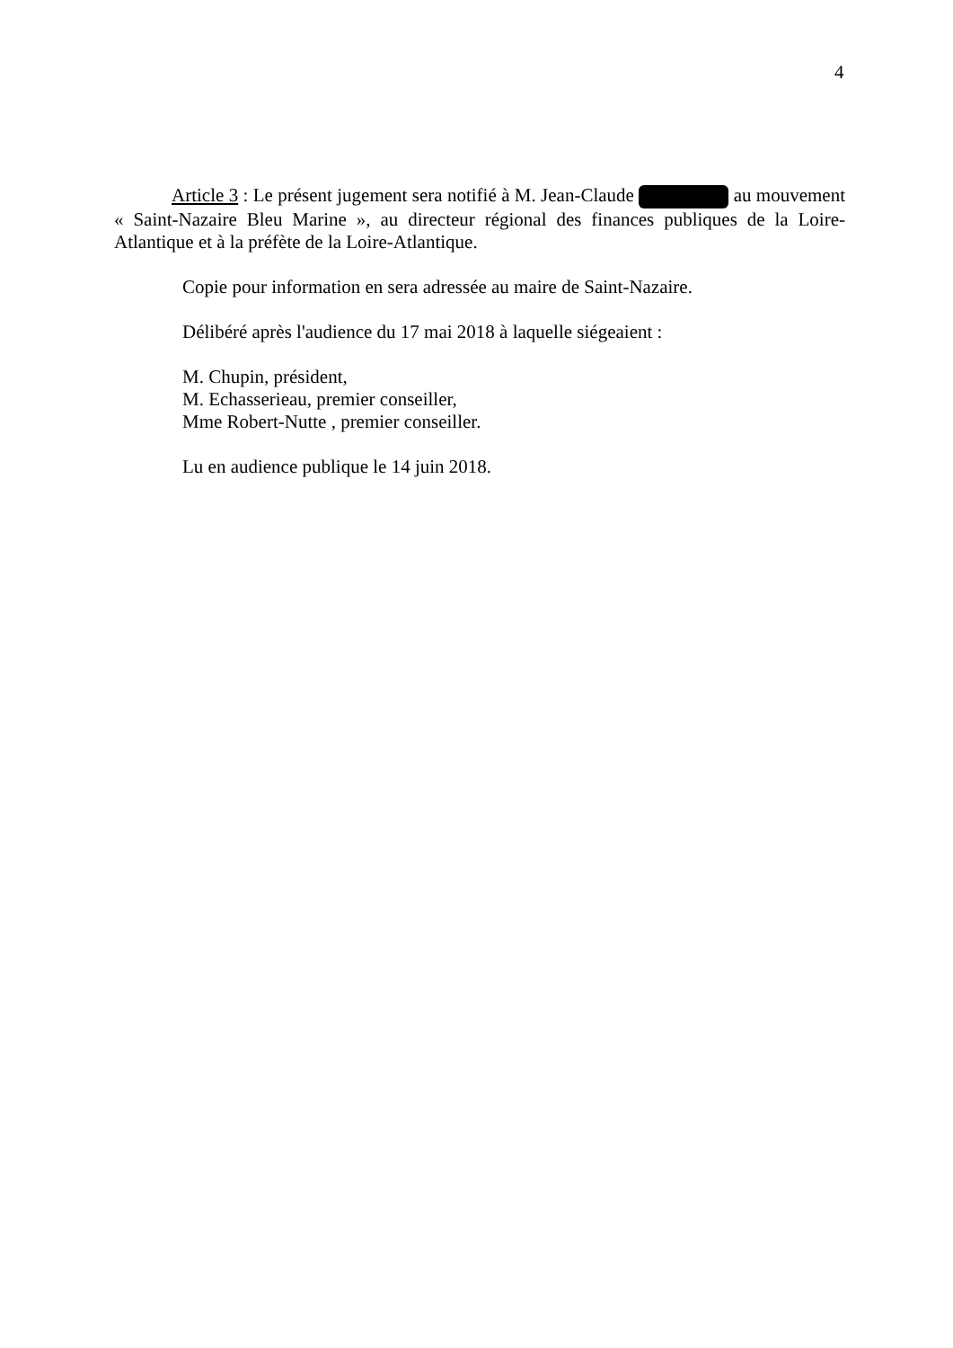4
Article 3 : Le présent jugement sera notifié à M. Jean-Claude au mouvement « Saint-Nazaire Bleu Marine », au directeur régional des finances publiques de la Loire-Atlantique et à la préfète de la Loire-Atlantique.
Copie pour information en sera adressée au maire de Saint-Nazaire.
Délibéré après l'audience du 17 mai 2018 à laquelle siégeaient :
M. Chupin, président,
M. Echasserieau, premier conseiller,
Mme Robert-Nutte , premier conseiller.
Lu en audience publique le 14 juin 2018.